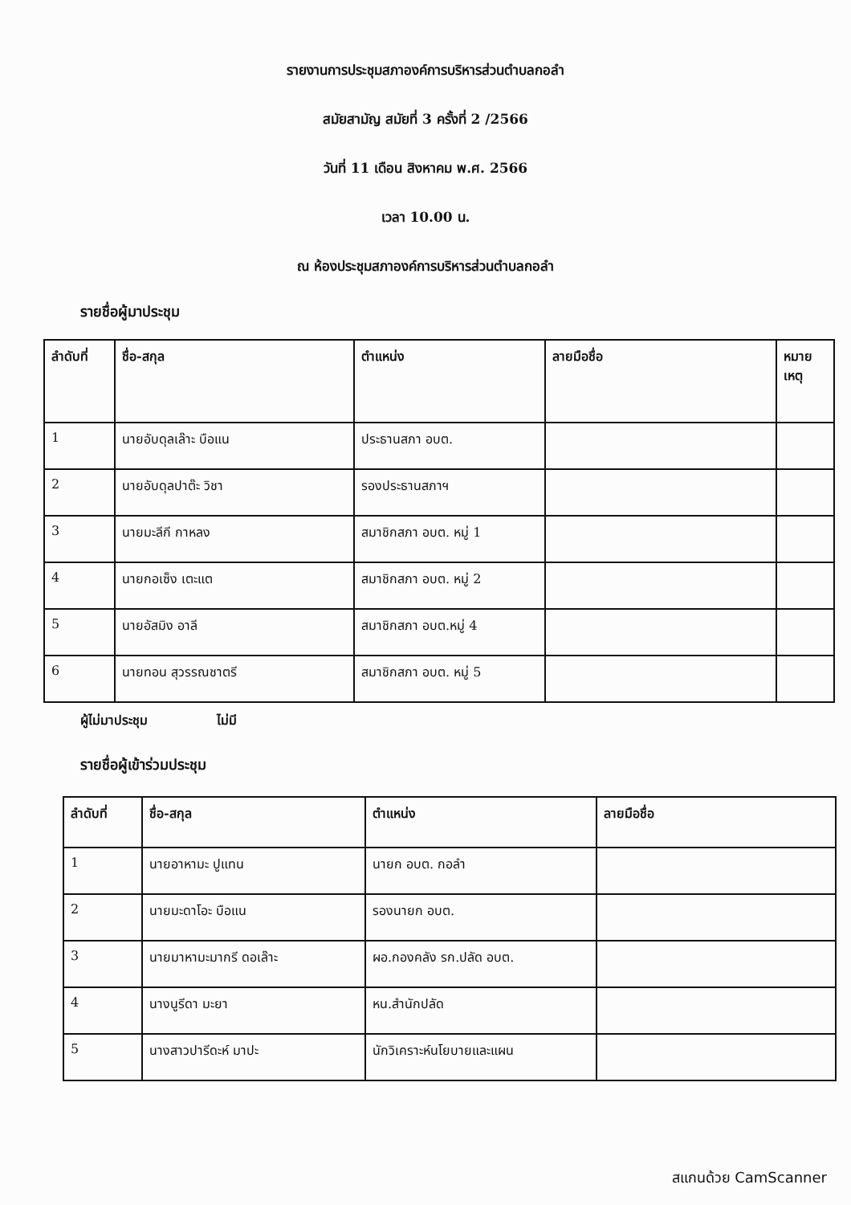รายงานการประชุมสภาองค์การบริหารส่วนตำบลกอลำ
สมัยสามัญ สมัยที่ 3 ครั้งที่ 2 /2566
วันที่ 11 เดือน สิงหาคม พ.ศ. 2566
เวลา 10.00 น.
ณ ห้องประชุมสภาองค์การบริหารส่วนตำบลกอลำ
รายชื่อผู้มาประชุม
| ลำดับที่ | ชื่อ-สกุล | ตำแหน่ง | ลายมือชื่อ | หมาย เหตุ |
| --- | --- | --- | --- | --- |
| 1 | นายอับดุลเล๊าะ บือแน | ประธานสภา อบต. | | |
| 2 | นายอับดุลปาต๊ะ วิชา | รองประธานสภาฯ | | |
| 3 | นายมะลีกี กาหลง | สมาชิกสภา อบต. หมู่ 1 | | |
| 4 | นายกอเซ็ง เตะแต | สมาชิกสภา อบต. หมู่ 2 | | |
| 5 | นายอัสมิง อาลี | สมาชิกสภา อบต.หมู่ 4 | | |
| 6 | นายทอน สุวรรณชาตรี | สมาชิกสภา อบต. หมู่ 5 | | |
ผู้ไม่มาประชุม ไม่มี
รายชื่อผู้เข้าร่วมประชุม
| ลำดับที่ | ชื่อ-สกุล | ตำแหน่ง | ลายมือชื่อ |
| --- | --- | --- | --- |
| 1 | นายอาหามะ ปูแทน | นายก อบต. กอลำ | |
| 2 | นายมะดาโอะ บือแน | รองนายก อบต. | |
| 3 | นายมาหามะมากรี ดอเล๊าะ | ผอ.กองคลัง รก.ปลัด อบต. | |
| 4 | นางนูรีดา มะยา | หน.สำนักปลัด | |
| 5 | นางสาวปารีดะห์ มาปะ | นักวิเคราะห์นโยบายและแผน | |
สแกนด้วย CamScanner